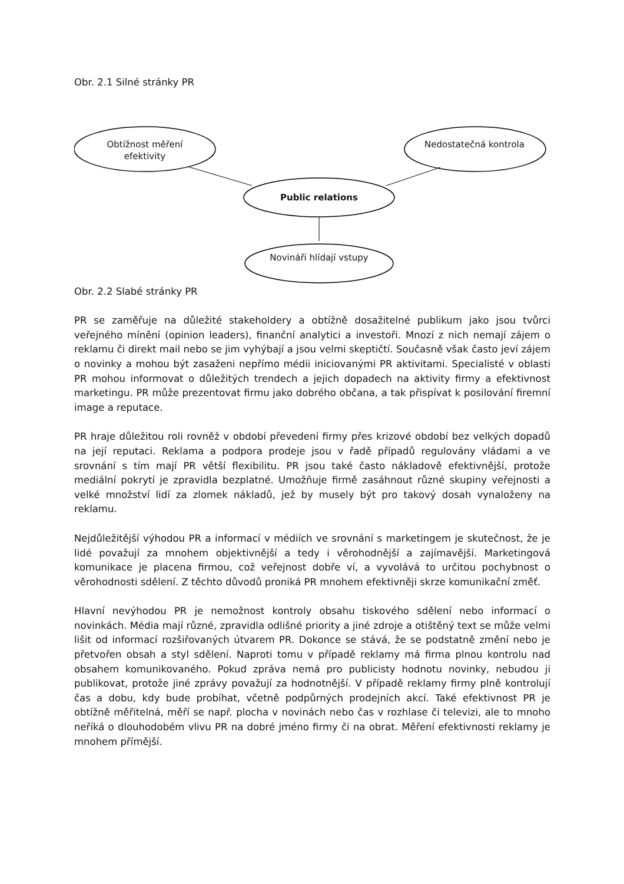Obr. 2.1 Silné stránky PR
Obtížnost měření efektivity
Nedostatečná kontrola
Public relations
Novináři hlídají vstupy
Obr. 2.2 Slabé stránky PR
PR se zaměřuje na důležité stakeholdery a obtížně dosažitelné publikum jako jsou tvůrci veřejného mínění (opinion leaders), finanční analytici a investoři. Mnozí z nich nemají zájem o reklamu či direkt mail nebo se jim vyhýbají a jsou velmi skeptičtí. Současně však často jeví zájem o novinky a mohou být zasaženi nepřímo médii iniciovanými PR aktivitami. Specialisté v oblasti PR mohou informovat o důležitých trendech a jejich dopadech na aktivity firmy a efektivnost marketingu. PR může prezentovat firmu jako dobrého občana, a tak přispívat k posilování firemní image a reputace.
PR hraje důležitou roli rovněž v období převedení firmy přes krizové období bez velkých dopadů na její reputaci. Reklama a podpora prodeje jsou v řadě případů regulovány vládami a ve srovnání s tím mají PR větší flexibilitu. PR jsou také často nákladově efektivnější, protože mediální pokrytí je zpravidla bezplatné. Umožňuje firmě zasáhnout různé skupiny veřejnosti a velké množství lidí za zlomek nákladů, jež by musely být pro takový dosah vynaloženy na reklamu.
Nejdůležitější výhodou PR a informací v médiích ve srovnání s marketingem je skutečnost, že je lidé považují za mnohem objektivnější a tedy i věrohodnější a zajímavější. Marketingová komunikace je placena firmou, což veřejnost dobře ví, a vyvolává to určitou pochybnost o věrohodnosti sdělení. Z těchto důvodů proniká PR mnohem efektivněji skrze komunikační změť.
Hlavní nevýhodou PR je nemožnost kontroly obsahu tiskového sdělení nebo informací o novinkách. Média mají různé, zpravidla odlišné priority a jiné zdroje a otištěný text se může velmi lišit od informací rozšiřovaných útvarem PR. Dokonce se stává, že se podstatně změní nebo je přetvořen obsah a styl sdělení. Naproti tomu v případě reklamy má firma plnou kontrolu nad obsahem komunikovaného. Pokud zpráva nemá pro publicisty hodnotu novinky, nebudou ji publikovat, protože jiné zprávy považují za hodnotnější. V případě reklamy firmy plně kontrolují čas a dobu, kdy bude probíhat, včetně podpůrných prodejních akcí. Také efektivnost PR je obtížně měřitelná, měří se např. plocha v novinách nebo čas v rozhlase či televizi, ale to mnoho neříká o dlouhodobém vlivu PR na dobré jméno firmy či na obrat. Měření efektivnosti reklamy je mnohem přímější.